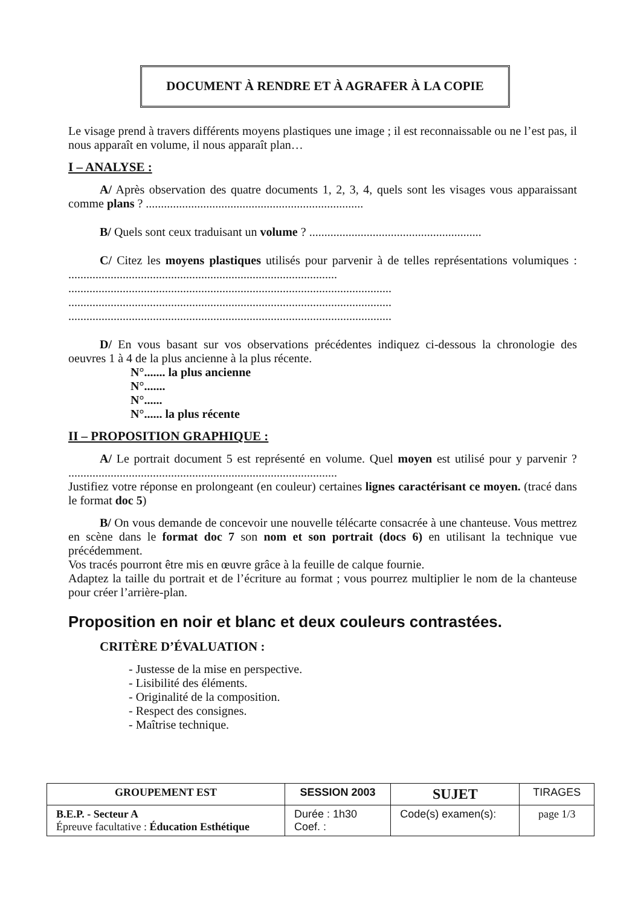DOCUMENT À RENDRE ET À AGRAFER À LA COPIE
Le visage prend à travers différents moyens plastiques une image ; il est reconnaissable ou ne l’est pas, il nous apparaît en volume, il nous apparaît plan…
I – ANALYSE :
A/ Après observation des quatre documents 1, 2, 3, 4, quels sont les visages vous apparaissant comme plans ? ........................................................................
B/ Quels sont ceux traduisant un volume ? .........................................................
C/ Citez les moyens plastiques utilisés pour parvenir à de telles représentations volumiques : .........................................................................................
...........................................................................................................
...........................................................................................................
...........................................................................................................
D/ En vous basant sur vos observations précédentes indiquez ci-dessous la chronologie des oeuvres 1 à 4 de la plus ancienne à la plus récente.
N°....... la plus ancienne
N°.......
N°......
N°...... la plus récente
II – PROPOSITION GRAPHIQUE :
A/ Le portrait document 5 est représenté en volume. Quel moyen est utilisé pour y parvenir ? .........................................................................................
Justifiez votre réponse en prolongeant (en couleur) certaines lignes caractérisant ce moyen. (tracé dans le format doc 5)
B/ On vous demande de concevoir une nouvelle télécarte consacrée à une chanteuse. Vous mettrez en scène dans le format doc 7 son nom et son portrait (docs 6) en utilisant la technique vue précédemment.
Vos tracés pourront être mis en œuvre grâce à la feuille de calque fournie.
Adaptez la taille du portrait et de l’écriture au format ; vous pourrez multiplier le nom de la chanteuse pour créer l’arrière-plan.
Proposition en noir et blanc et deux couleurs contrastées.
CRITÈRE D’ÉVALUATION :
- Justesse de la mise en perspective.
- Lisibilité des éléments.
- Originalité de la composition.
- Respect des consignes.
- Maîtrise technique.
| GROUPEMENT EST | SESSION 2003 | | SUJET | TIRAGES |
| B.E.P. - Secteur A Épreuve facultative : Éducation Esthétique | | Durée : 1h30 Coef. : | Code(s) examen(s): | |
| | | | | page 1/3 |